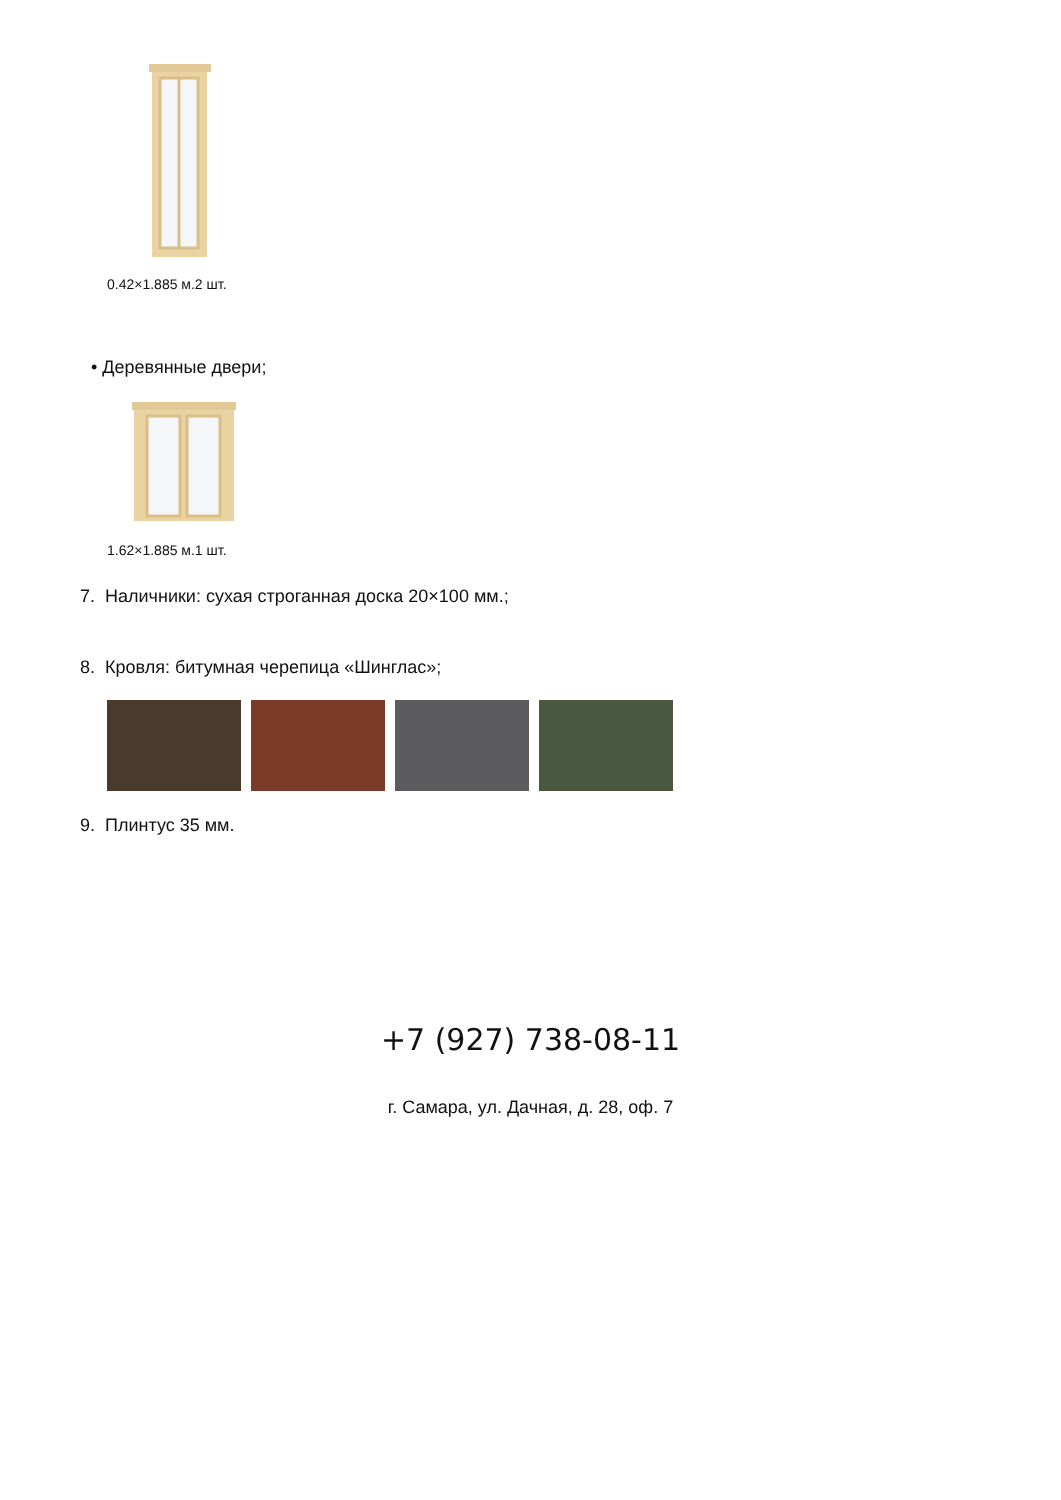0.42×1.885 м.2 шт.
• Деревянные двери;
1.62×1.885 м.1 шт.
7. Наличники: сухая строганная доска 20×100 мм.;
8. Кровля: битумная черепица «Шинглас»;
9. Плинтус 35 мм.
+7 (927) 738-08-11
г. Самара, ул. Дачная, д. 28, оф. 7